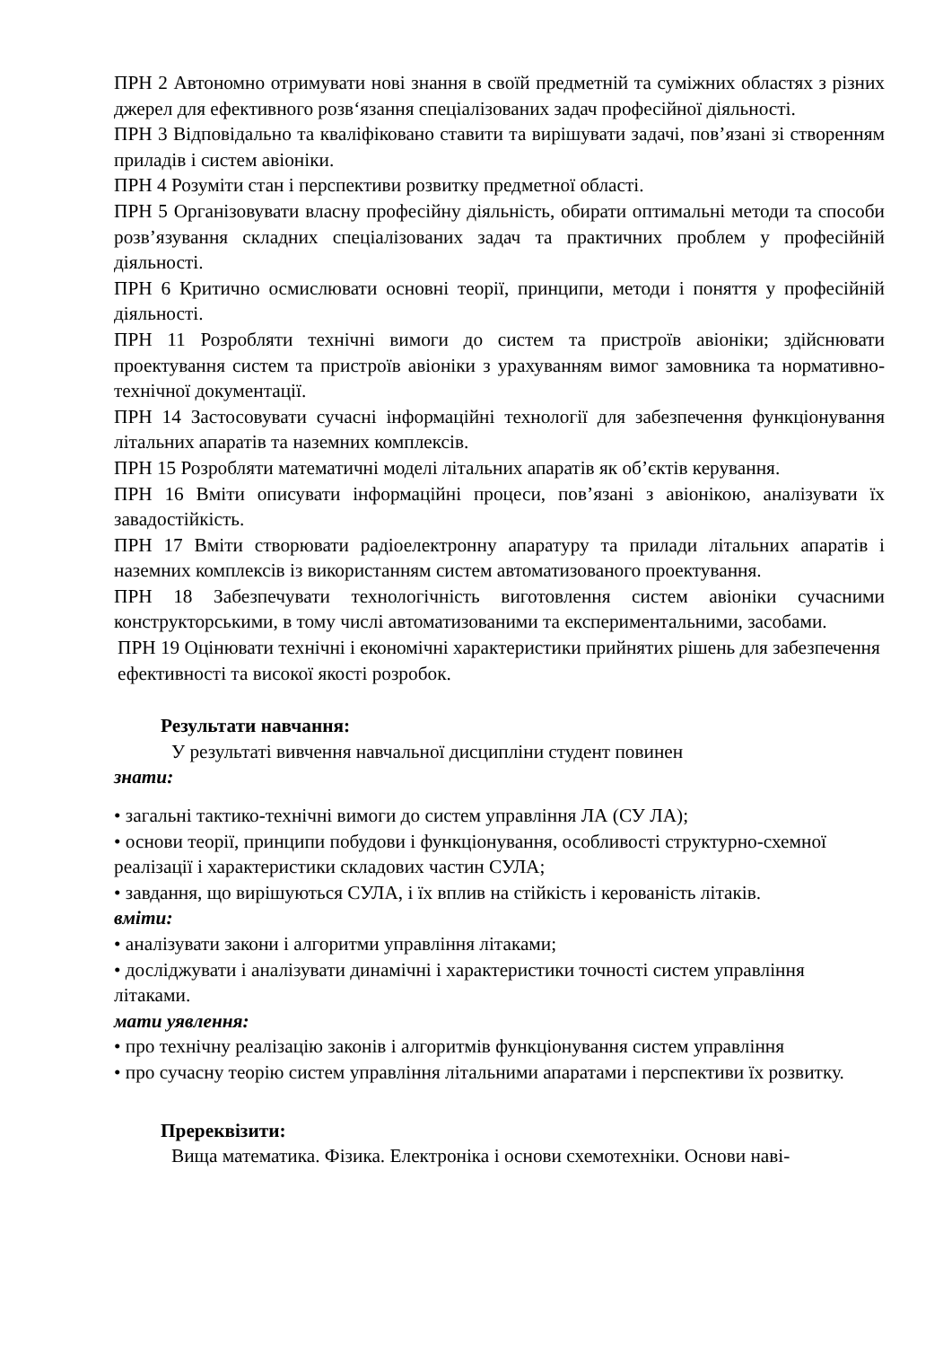ПРН 2 Автономно отримувати нові знання в своїй предметній та суміжних областях з різних джерел для ефективного розв‘язання спеціалізованих задач професійної діяльності.
ПРН 3 Відповідально та кваліфіковано ставити та вирішувати задачі, пов’язані зі створенням приладів і систем авіоніки.
ПРН 4 Розуміти стан і перспективи розвитку предметної області.
ПРН 5 Організовувати власну професійну діяльність, обирати оптимальні методи та способи розв’язування складних спеціалізованих задач та практичних проблем у професійній діяльності.
ПРН 6 Критично осмислювати основні теорії, принципи, методи і поняття у професійній діяльності.
ПРН 11 Розробляти технічні вимоги до систем та пристроїв авіоніки; здійснювати проектування систем та пристроїв авіоніки з урахуванням вимог замовника та нормативно-технічної документації.
ПРН 14 Застосовувати сучасні інформаційні технології для забезпечення функціонування літальних апаратів та наземних комплексів.
ПРН 15 Розробляти математичні моделі літальних апаратів як об’єктів керування.
ПРН 16 Вміти описувати інформаційні процеси, пов’язані з авіонікою, аналізувати їх завадостійкість.
ПРН 17 Вміти створювати радіоелектронну апаратуру та прилади літальних апаратів і наземних комплексів із використанням систем автоматизованого проектування.
ПРН 18 Забезпечувати технологічність виготовлення систем авіоніки сучасними конструкторськими, в тому числі автоматизованими та експериментальними, засобами.
ПРН 19 Оцінювати технічні і економічні характеристики прийнятих рішень для забезпечення ефективності та високої якості розробок.
Результати навчання:
У результаті вивчення навчальної дисципліни студент повинен
знати:
• загальні тактико-технічні вимоги до систем управління ЛА (СУ ЛА);
• основи теорії, принципи побудови і функціонування, особливості структурно-схемної реалізації і характеристики складових частин СУЛА;
• завдання, що вирішуються СУЛА, і їх вплив на стійкість і керованість літаків.
вміти:
• аналізувати закони і алгоритми управління літаками;
• досліджувати і аналізувати динамічні і характеристики точності систем управління літаками.
мати уявлення:
• про технічну реалізацію законів і алгоритмів функціонування систем управління
• про сучасну теорію систем управління літальними апаратами і перспективи їх розвитку.
Пререквізити:
Вища математика. Фізика. Електроніка і основи схемотехніки. Основи наві-